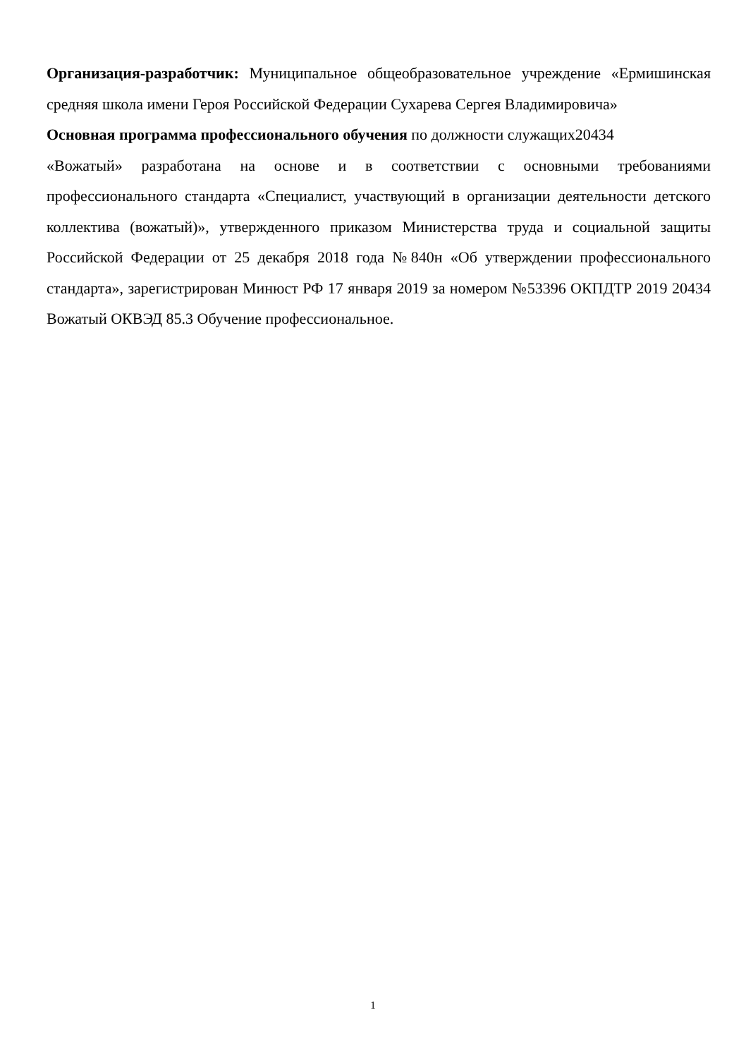Организация-разработчик: Муниципальное общеобразовательное учреждение «Ермишинская средняя школа имени Героя Российской Федерации Сухарева Сергея Владимировича»
Основная программа профессионального обучения по должности служащих20434
«Вожатый» разработана на основе и в соответствии с основными требованиями профессионального стандарта «Специалист, участвующий в организации деятельности детского коллектива (вожатый)», утвержденного приказом Министерства труда и социальной защиты Российской Федерации от 25 декабря 2018 года №840н «Об утверждении профессионального стандарта», зарегистрирован Минюст РФ 17 января 2019 за номером №53396 ОКПДТР 2019 20434 Вожатый ОКВЭД 85.3 Обучение профессиональное.
1